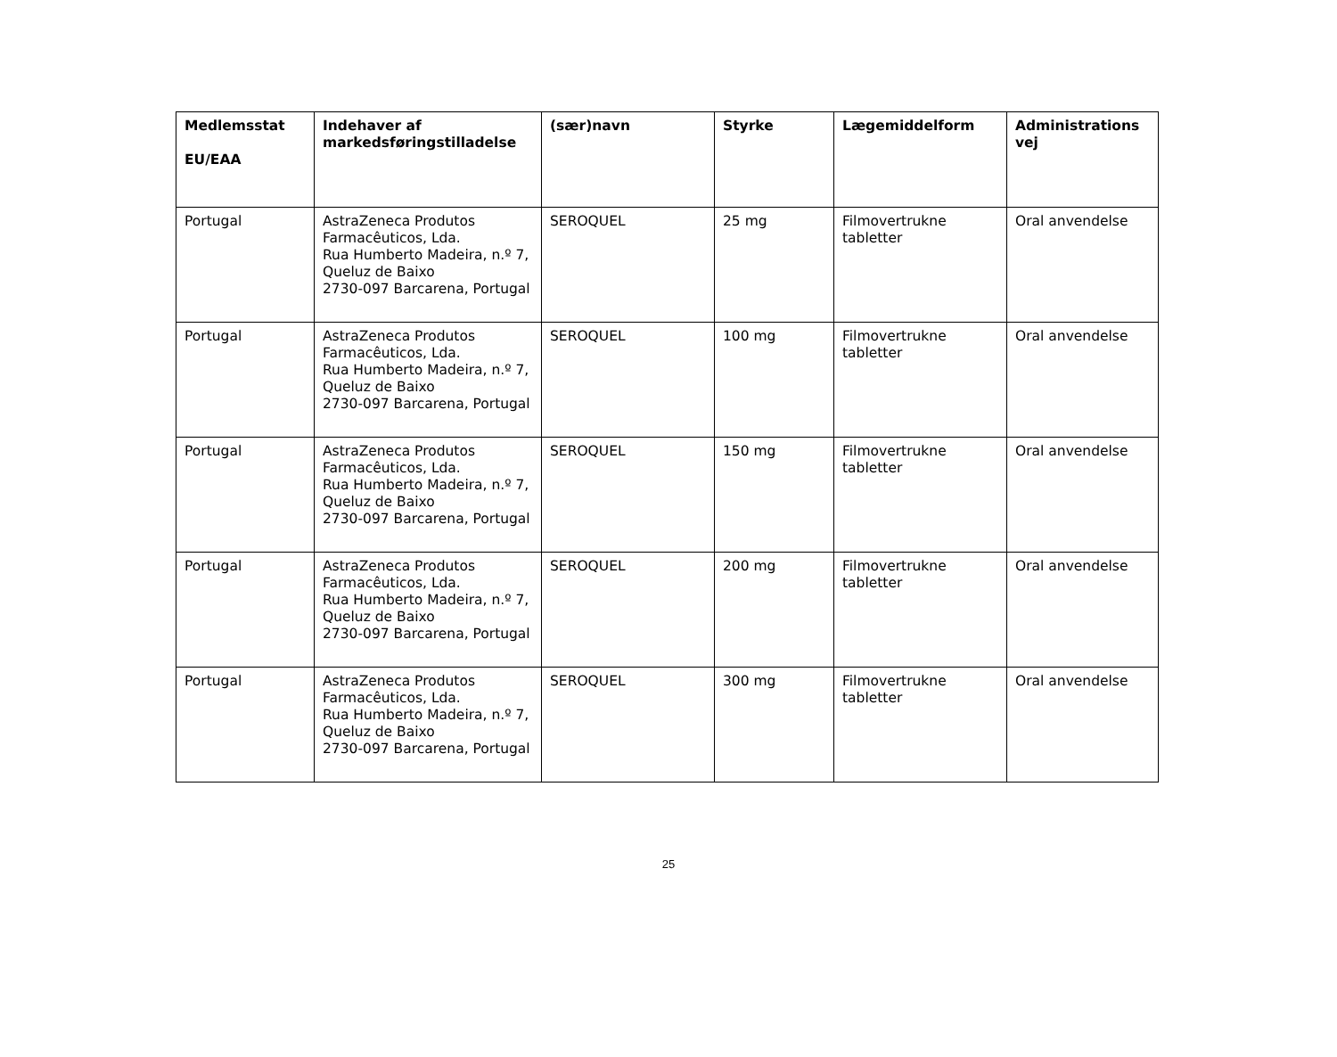| Medlemsstat EU/EAA | Indehaver af markedsføringstilladelse | (sær)navn | Styrke | Lægemiddelform | Administrations vej |
| --- | --- | --- | --- | --- | --- |
| Portugal | AstraZeneca Produtos Farmacêuticos, Lda. Rua Humberto Madeira, n.º 7, Queluz de Baixo 2730-097 Barcarena, Portugal | SEROQUEL | 25 mg | Filmovertrukne tabletter | Oral anvendelse |
| Portugal | AstraZeneca Produtos Farmacêuticos, Lda. Rua Humberto Madeira, n.º 7, Queluz de Baixo 2730-097 Barcarena, Portugal | SEROQUEL | 100 mg | Filmovertrukne tabletter | Oral anvendelse |
| Portugal | AstraZeneca Produtos Farmacêuticos, Lda. Rua Humberto Madeira, n.º 7, Queluz de Baixo 2730-097 Barcarena, Portugal | SEROQUEL | 150 mg | Filmovertrukne tabletter | Oral anvendelse |
| Portugal | AstraZeneca Produtos Farmacêuticos, Lda. Rua Humberto Madeira, n.º 7, Queluz de Baixo 2730-097 Barcarena, Portugal | SEROQUEL | 200 mg | Filmovertrukne tabletter | Oral anvendelse |
| Portugal | AstraZeneca Produtos Farmacêuticos, Lda. Rua Humberto Madeira, n.º 7, Queluz de Baixo 2730-097 Barcarena, Portugal | SEROQUEL | 300 mg | Filmovertrukne tabletter | Oral anvendelse |
25